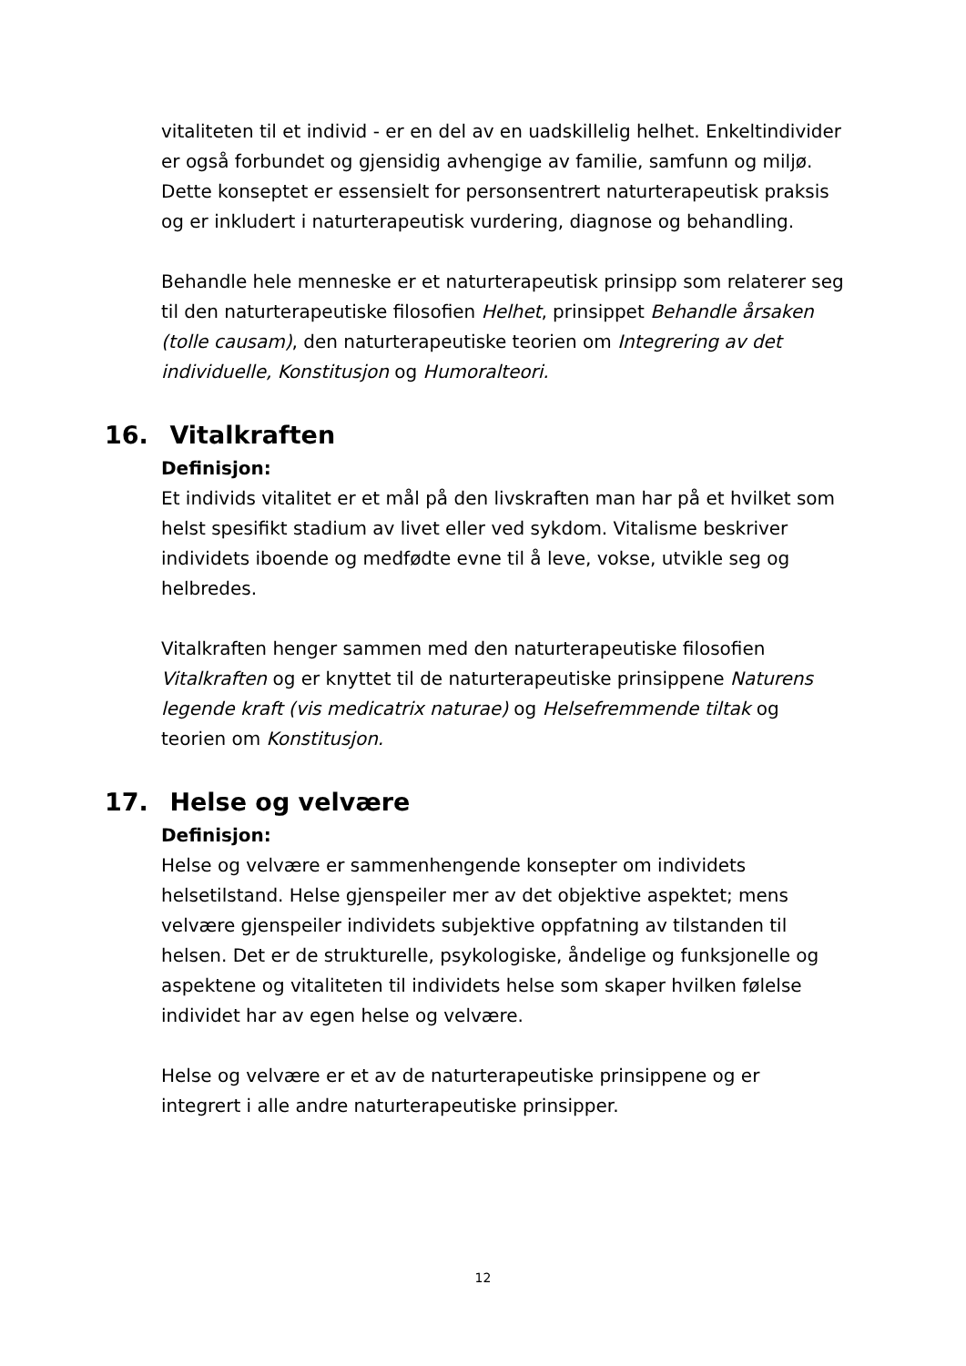vitaliteten til et individ - er en del av en uadskillelig helhet. Enkeltindivider er også forbundet og gjensidig avhengige av familie, samfunn og miljø. Dette konseptet er essensielt for personsentrert naturterapeutisk praksis og er inkludert i naturterapeutisk vurdering, diagnose og behandling.
Behandle hele menneske er et naturterapeutisk prinsipp som relaterer seg til den naturterapeutiske filosofien Helhet, prinsippet Behandle årsaken (tolle causam), den naturterapeutiske teorien om Integrering av det individuelle, Konstitusjon og Humoralteori.
16. Vitalkraften
Definisjon:
Et individs vitalitet er et mål på den livskraften man har på et hvilket som helst spesifikt stadium av livet eller ved sykdom. Vitalisme beskriver individets iboende og medfødte evne til å leve, vokse, utvikle seg og helbredes.
Vitalkraften henger sammen med den naturterapeutiske filosofien Vitalkraften og er knyttet til de naturterapeutiske prinsippene Naturens legende kraft (vis medicatrix naturae) og Helsefremmende tiltak og teorien om Konstitusjon.
17. Helse og velvære
Definisjon:
Helse og velvære er sammenhengende konsepter om individets helsetilstand. Helse gjenspeiler mer av det objektive aspektet; mens velvære gjenspeiler individets subjektive oppfatning av tilstanden til helsen. Det er de strukturelle, psykologiske, åndelige og funksjonelle og aspektene og vitaliteten til individets helse som skaper hvilken følelse individet har av egen helse og velvære.
Helse og velvære er et av de naturterapeutiske prinsippene og er integrert i alle andre naturterapeutiske prinsipper.
12